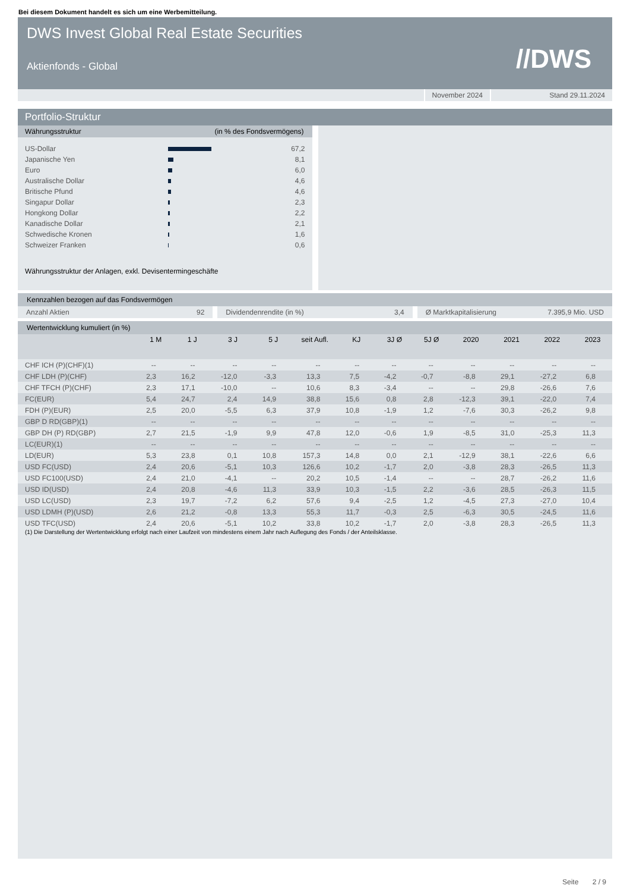Bei diesem Dokument handelt es sich um eine Werbemitteilung.
DWS Invest Global Real Estate Securities
Aktienfonds - Global
//DWS
November 2024 Stand 29.11.2024
Portfolio-Struktur
Währungsstruktur (in % des Fondsvermögens)
| US-Dollar | | 67,2 |
| Japanische Yen | | 8,1 |
| Euro | | 6,0 |
| Australische Dollar | | 4,6 |
| Britische Pfund | | 4,6 |
| Singapur Dollar | | 2,3 |
| Hongkong Dollar | | 2,2 |
| Kanadische Dollar | | 2,1 |
| Schwedische Kronen | | 1,6 |
| Schweizer Franken | | 0,6 |
Währungsstruktur der Anlagen, exkl. Devisentermingeschäfte
Kennzahlen bezogen auf das Fondsvermögen
Anzahl Aktien 92 Dividendenrendite (in %) 3,4 Ø Marktkapitalisierung 7.395,9 Mio. USD
Wertentwicklung kumuliert (in %)
| | 1 M | 1 J | 3 J | 5 J | seit Aufl. | KJ | 3J Ø | 5J Ø | 2020 | 2021 | 2022 | 2023 |
| --- | --- | --- | --- | --- | --- | --- | --- | --- | --- | --- | --- | --- |
| CHF ICH (P)(CHF)(1) | -- | -- | -- | -- | -- | -- | -- | -- | -- | -- | -- | -- |
| CHF LDH (P)(CHF) | 2,3 | 16,2 | -12,0 | -3,3 | 13,3 | 7,5 | -4,2 | -0,7 | -8,8 | 29,1 | -27,2 | 6,8 |
| CHF TFCH (P)(CHF) | 2,3 | 17,1 | -10,0 | -- | 10,6 | 8,3 | -3,4 | -- | -- | 29,8 | -26,6 | 7,6 |
| FC(EUR) | 5,4 | 24,7 | 2,4 | 14,9 | 38,8 | 15,6 | 0,8 | 2,8 | -12,3 | 39,1 | -22,0 | 7,4 |
| FDH (P)(EUR) | 2,5 | 20,0 | -5,5 | 6,3 | 37,9 | 10,8 | -1,9 | 1,2 | -7,6 | 30,3 | -26,2 | 9,8 |
| GBP D RD(GBP)(1) | -- | -- | -- | -- | -- | -- | -- | -- | -- | -- | -- | -- |
| GBP DH (P) RD(GBP) | 2,7 | 21,5 | -1,9 | 9,9 | 47,8 | 12,0 | -0,6 | 1,9 | -8,5 | 31,0 | -25,3 | 11,3 |
| LC(EUR)(1) | -- | -- | -- | -- | -- | -- | -- | -- | -- | -- | -- | -- |
| LD(EUR) | 5,3 | 23,8 | 0,1 | 10,8 | 157,3 | 14,8 | 0,0 | 2,1 | -12,9 | 38,1 | -22,6 | 6,6 |
| USD FC(USD) | 2,4 | 20,6 | -5,1 | 10,3 | 126,6 | 10,2 | -1,7 | 2,0 | -3,8 | 28,3 | -26,5 | 11,3 |
| USD FC100(USD) | 2,4 | 21,0 | -4,1 | -- | 20,2 | 10,5 | -1,4 | -- | -- | 28,7 | -26,2 | 11,6 |
| USD ID(USD) | 2,4 | 20,8 | -4,6 | 11,3 | 33,9 | 10,3 | -1,5 | 2,2 | -3,6 | 28,5 | -26,3 | 11,5 |
| USD LC(USD) | 2,3 | 19,7 | -7,2 | 6,2 | 57,6 | 9,4 | -2,5 | 1,2 | -4,5 | 27,3 | -27,0 | 10,4 |
| USD LDMH (P)(USD) | 2,6 | 21,2 | -0,8 | 13,3 | 55,3 | 11,7 | -0,3 | 2,5 | -6,3 | 30,5 | -24,5 | 11,6 |
| USD TFC(USD) | 2,4 | 20,6 | -5,1 | 10,2 | 33,8 | 10,2 | -1,7 | 2,0 | -3,8 | 28,3 | -26,5 | 11,3 |
(1) Die Darstellung der Wertentwicklung erfolgt nach einer Laufzeit von mindestens einem Jahr nach Auflegung des Fonds / der Anteilsklasse.
Seite 2 / 9